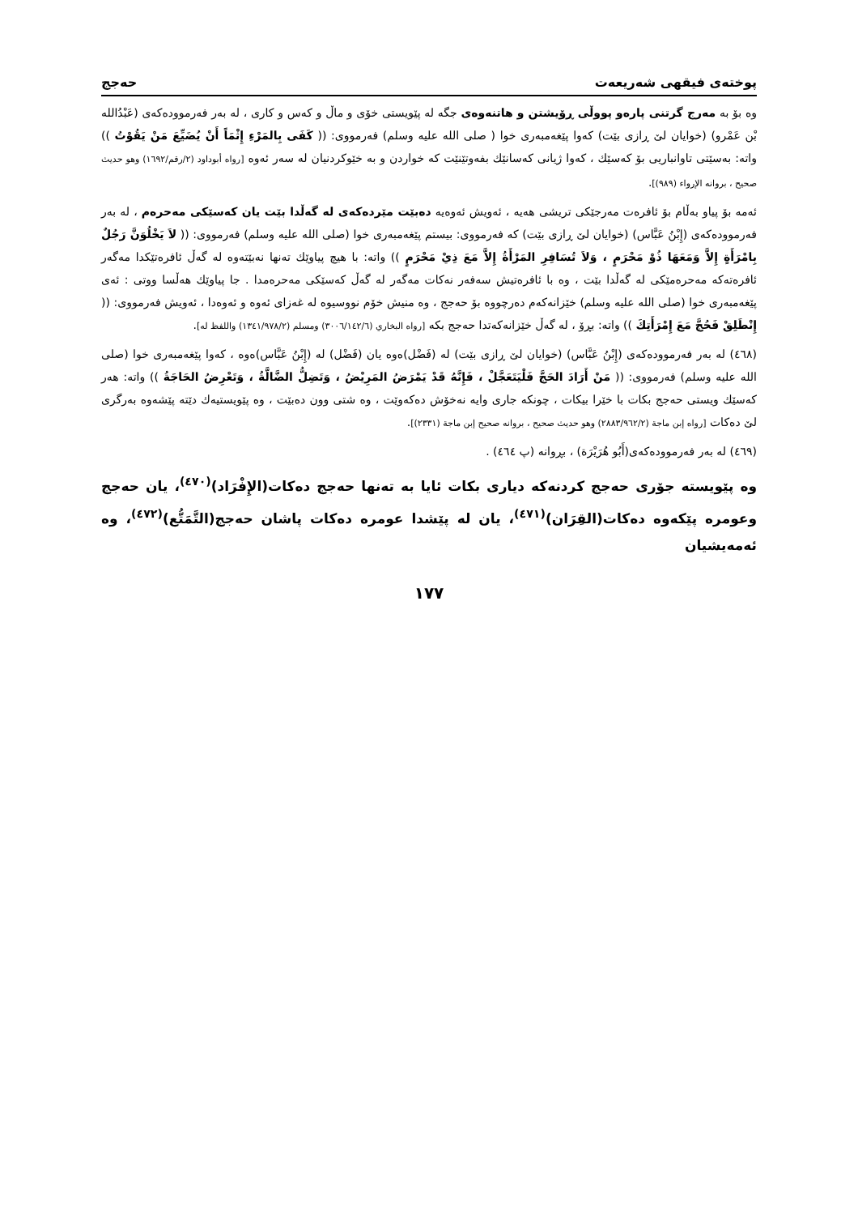پوختەی فیقهی شەریعەت حەجج
وە بۆ بە مەرج گرتنی پارەو پووڵی ڕۆیشتن و هاتنەوەی جگە لە پێویستی خۆی و ماڵ و کەس و کاری ، لە بەر فەرموودەکەی (عَبْدُالله بْن عَمْرو) (خوایان لێ ڕازی بێت) کەوا پێغەمبەری خوا ( صلی الله علیە وسلم) فەرمووی: (( كَفَى بِالمَرْءِ إِثْمَاً أَنْ يُضَيِّعَ مَنْ يَقُوْتُ )) واتە: بەسێتی تاوانباریی بۆ کەسێك ، کەوا ژیانی کەسانێك بفەوتێنێت کە خواردن و بە خێوکردنیان لە سەر ئەوە [رواە أبوداود (٢/رقم/١٦٩٢) وهو حديث صحيح ، بروانە الإرواء (٩٨٩)].
ئەمە بۆ پیاو بەڵام بۆ ئافرەت مەرجێکی تریشی هەیە ، ئەویش ئەوەیە دەبێت مێردەکەی لە گەڵدا بێت یان کەسێکی مەحرەم ، لە بەر فەرموودەکەی (إِبْنُ عَبَّاس) (خوایان لێ ڕازی بێت) کە فەرمووی: بیستم پێغەمبەری خوا (صلی الله علیە وسلم) فەرمووی: (( لاَ يَخْلُوَنَّ رَجُلٌ بِامْرَأَةٍ إِلاَّ وَمَعَهَا ذُوْ مَحْرَمٍ ، وَلاَ تُسَافِرِ المَرْأَةُ إِلاَّ مَعَ ذِيْ مَحْرَمٍ )) واتە: با هیچ پیاوێك تەنها نەبێتەوە لە گەڵ ئافرەتێکدا مەگەر ئافرەتەکە مەحرەمێکی لە گەڵدا بێت ، وە با ئافرەتیش سەفەر نەکات مەگەر لە گەڵ کەسێکی مەحرەمدا . جا پیاوێك هەڵسا ووتی : ئەی پێغەمبەری خوا (صلی الله علیە وسلم) خێزانەکەم دەرچووە بۆ حەجج ، وە منیش خۆم نووسیوە لە غەزای ئەوە و ئەوەدا ، ئەویش فەرمووی: (( إِنْطَلِقْ فَحُجَّ مَعَ إِمْرَأَتِكَ )) واتە: بڕۆ ، لە گەڵ خێزانەکەتدا حەجج بکە [رواە البخاري (٣٠٠٦/١٤٢/٦) ومسلم (١٣٤١/٩٧٨/٢) واللفظ لە].
(٤٦٨) لە بەر فەرموودەکەی (إِبْنُ عَبَّاس) (خوایان لێ ڕازی بێت) لە (فَضْل)ەوە یان (فَضْل) لە (إِبْنُ عَبَّاس)ەوە ، کەوا پێغەمبەری خوا (صلی الله علیە وسلم) فەرمووی: (( مَنْ أَرَادَ الحَجَّ فَلْيَتَعَجَّلْ ، فَإِنَّهُ قَدْ يَمْرَضُ المَرِيْضُ ، وَتَضِلُّ الضَّالَّةُ ، وَتَعْرِضُ الحَاجَةُ )) واتە: هەر کەسێك ویستی حەجج بکات با خێرا بیکات ، چونکە جاری وایە نەخۆش دەکەوێت ، وە شتی وون دەبێت ، وە پێویستیەك دێتە پێشەوە بەرگری لێ دەکات [رواە إبن ماجة (٢٨٨٣/٩٦٢/٢) وهو حديث صحيح ، بروانە صحيح إبن ماجة (٢٣٣١)].
(٤٦٩) لە بەر فەرموودەکەی(أَبُو هُرَيْرَة) ، بڕوانە (پ ٤٦٤) .
وە پێویستە جۆری حەجج کردنەکە دیاری بکات ئایا بە تەنها حەجج دەکات(الإِفْرَاد)<sup>(٤٧٠)</sup>، یان حەجج وعومرە پێکەوە دەکات(القِرَان)<sup>(٤٧١)</sup>، یان لە پێشدا عومرە دەکات پاشان حەجج(التَّمَتُّع)<sup>(٤٧٢)</sup>، وە ئەمەیشیان
١٧٧